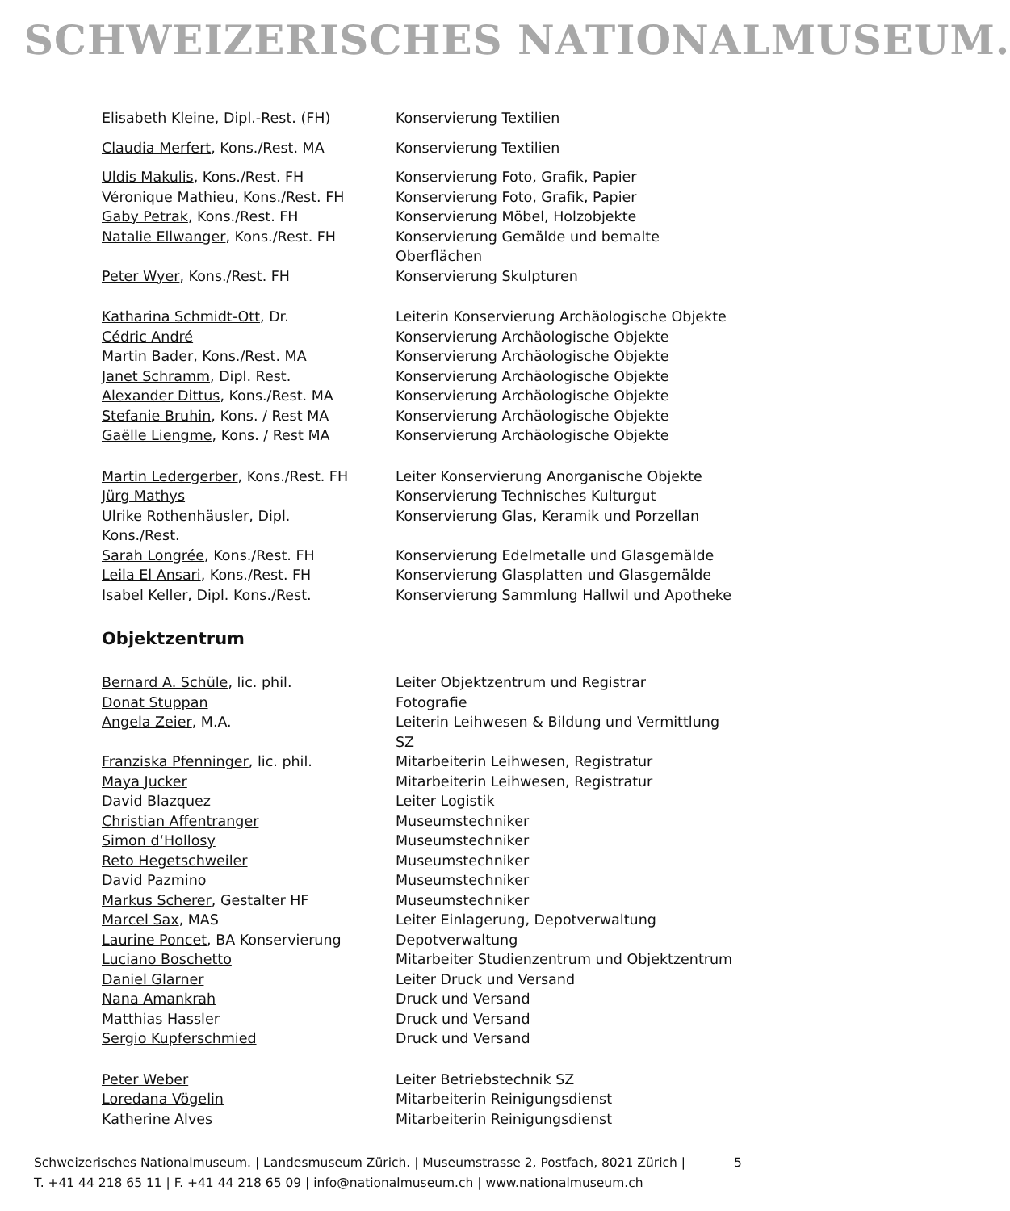SCHWEIZERISCHES NATIONALMUSEUM.
| Elisabeth Kleine , Dipl.-Rest. (FH) | Konservierung Textilien |
| Claudia Merfert , Kons./Rest. MA | Konservierung Textilien |
| Uldis Makulis , Kons./Rest. FH | Konservierung Foto, Grafik, Papier |
| Véronique Mathieu , Kons./Rest. FH | Konservierung Foto, Grafik, Papier |
| Gaby Petrak , Kons./Rest. FH | Konservierung Möbel, Holzobjekte |
| Natalie Ellwanger , Kons./Rest. FH | Konservierung Gemälde und bemalte Oberflächen |
| Peter Wyer , Kons./Rest. FH | Konservierung Skulpturen |
| Katharina Schmidt-Ott , Dr. | Leiterin Konservierung Archäologische Objekte |
| Cédric André | Konservierung Archäologische Objekte |
| Martin Bader , Kons./Rest. MA | Konservierung Archäologische Objekte |
| Janet Schramm , Dipl. Rest. | Konservierung Archäologische Objekte |
| Alexander Dittus , Kons./Rest. MA | Konservierung Archäologische Objekte |
| Stefanie Bruhin , Kons. / Rest MA | Konservierung Archäologische Objekte |
| Gaëlle Liengme , Kons. / Rest MA | Konservierung Archäologische Objekte |
| Martin Ledergerber , Kons./Rest. FH | Leiter Konservierung Anorganische Objekte |
| Jürg Mathys | Konservierung Technisches Kulturgut |
| Ulrike Rothenhäusler , Dipl. Kons./Rest. | Konservierung Glas, Keramik und Porzellan |
| Sarah Longrée , Kons./Rest. FH | Konservierung Edelmetalle und Glasgemälde |
| Leila El Ansari , Kons./Rest. FH | Konservierung Glasplatten und Glasgemälde |
| Isabel Keller , Dipl. Kons./Rest. | Konservierung Sammlung Hallwil und Apotheke |
Objektzentrum
| Bernard A. Schüle , lic. phil. | Leiter Objektzentrum und Registrar |
| Donat Stuppan | Fotografie |
| Angela Zeier , M.A. | Leiterin Leihwesen & Bildung und Vermittlung SZ |
| Franziska Pfenninger , lic. phil. | Mitarbeiterin Leihwesen, Registratur |
| Maya Jucker | Mitarbeiterin Leihwesen, Registratur |
| David Blazquez | Leiter Logistik |
| Christian Affentranger | Museumstechniker |
| Simon d‘Hollosy | Museumstechniker |
| Reto Hegetschweiler | Museumstechniker |
| David Pazmino | Museumstechniker |
| Markus Scherer , Gestalter HF | Museumstechniker |
| Marcel Sax , MAS | Leiter Einlagerung, Depotverwaltung |
| Laurine Poncet , BA Konservierung | Depotverwaltung |
| Luciano Boschetto | Mitarbeiter Studienzentrum und Objektzentrum |
| Daniel Glarner | Leiter Druck und Versand |
| Nana Amankrah | Druck und Versand |
| Matthias Hassler | Druck und Versand |
| Sergio Kupferschmied | Druck und Versand |
| Peter Weber | Leiter Betriebstechnik SZ |
| Loredana Vögelin | Mitarbeiterin Reinigungsdienst |
| Katherine Alves | Mitarbeiterin Reinigungsdienst |
Schweizerisches Nationalmuseum. | Landesmuseum Zürich. | Museumstrasse 2, Postfach, 8021 Zürich |
T. +41 44 218 65 11 | F. +41 44 218 65 09 | info@nationalmuseum.ch | www.nationalmuseum.ch
5